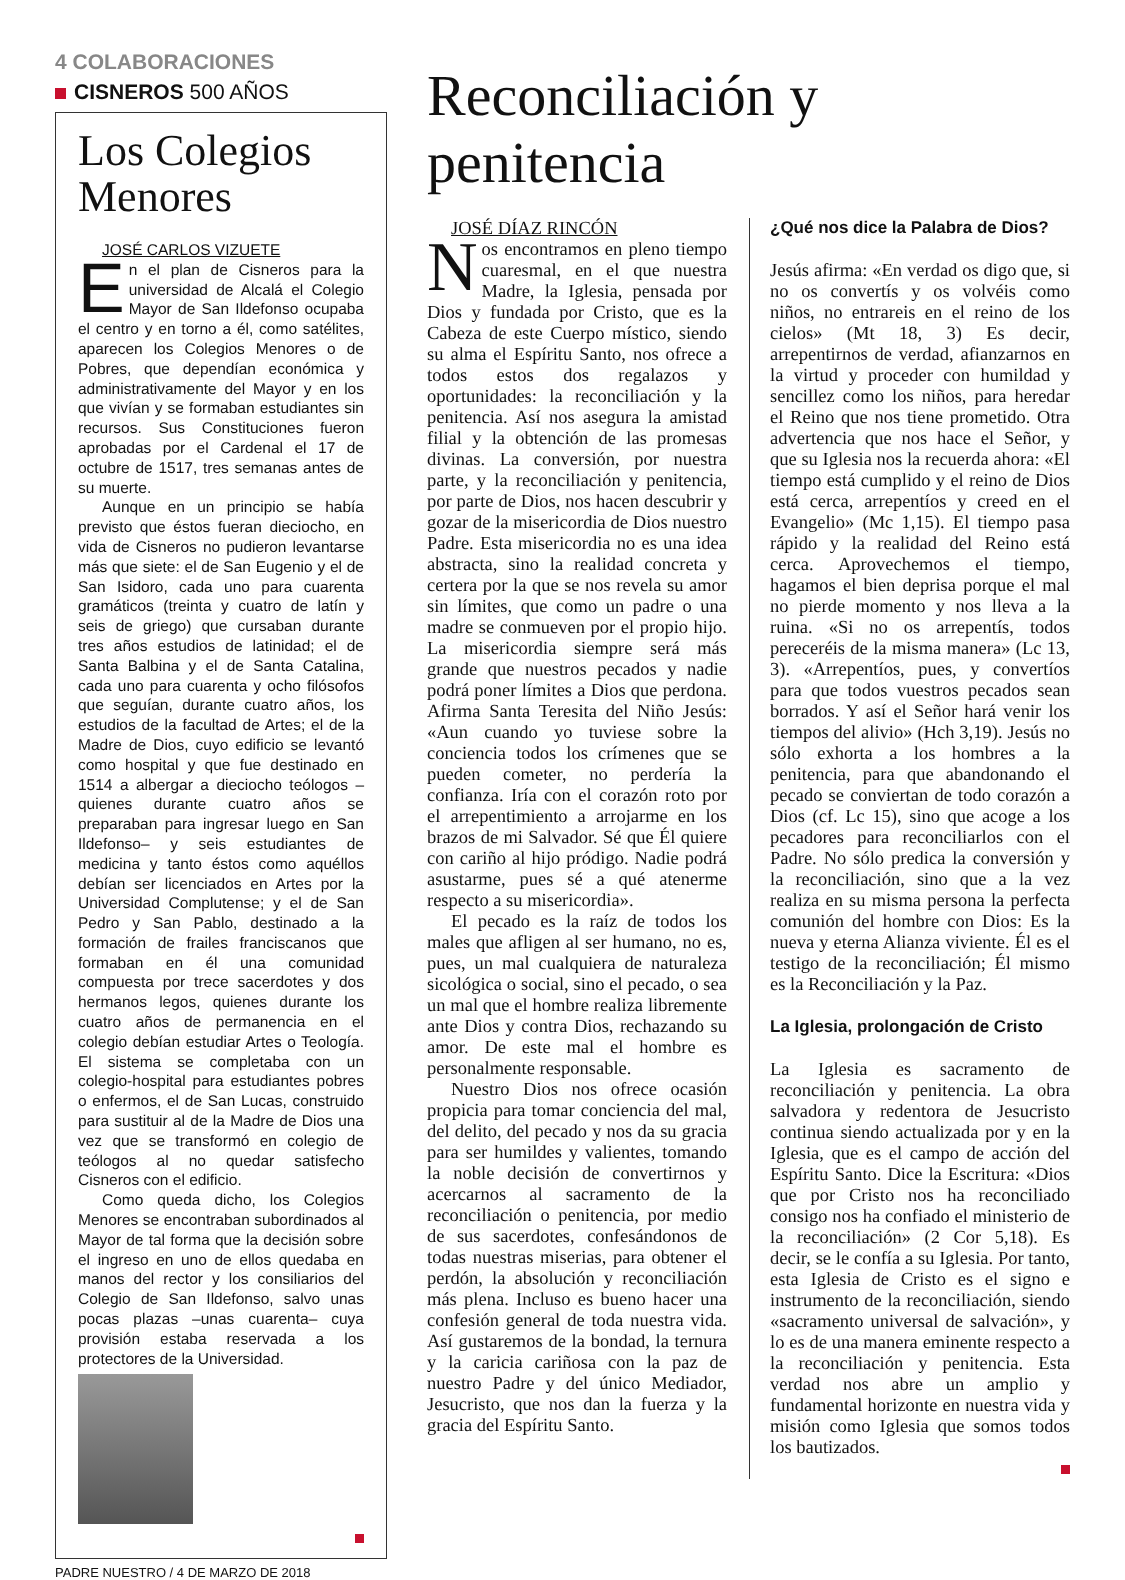4 COLABORACIONES
CISNEROS 500 AÑOS
Los Colegios Menores
JOSÉ CARLOS VIZUETE
En el plan de Cisneros para la universidad de Alcalá el Colegio Mayor de San Ildefonso ocupaba el centro y en torno a él, como satélites, aparecen los Colegios Menores o de Pobres, que dependían económica y administrativamente del Mayor y en los que vivían y se formaban estudiantes sin recursos. Sus Constituciones fueron aprobadas por el Cardenal el 17 de octubre de 1517, tres semanas antes de su muerte.
Aunque en un principio se había previsto que éstos fueran dieciocho, en vida de Cisneros no pudieron levantarse más que siete: el de San Eugenio y el de San Isidoro, cada uno para cuarenta gramáticos (treinta y cuatro de latín y seis de griego) que cursaban durante tres años estudios de latinidad; el de Santa Balbina y el de Santa Catalina, cada uno para cuarenta y ocho filósofos que seguían, durante cuatro años, los estudios de la facultad de Artes; el de la Madre de Dios, cuyo edificio se levantó como hospital y que fue destinado en 1514 a albergar a dieciocho teólogos –quienes durante cuatro años se preparaban para ingresar luego en San Ildefonso– y seis estudiantes de medicina y tanto éstos como aquéllos debían ser licenciados en Artes por la Universidad Complutense; y el de San Pedro y San Pablo, destinado a la formación de frailes franciscanos que formaban en él una comunidad compuesta por trece sacerdotes y dos hermanos legos, quienes durante los cuatro años de permanencia en el colegio debían estudiar Artes o Teología. El sistema se completaba con un colegio-hospital para estudiantes pobres o enfermos, el de San Lucas, construido para sustituir al de la Madre de Dios una vez que se transformó en colegio de teólogos al no quedar satisfecho Cisneros con el edificio.
Como queda dicho, los Colegios Menores se encontraban subordinados al Mayor de tal forma que la decisión sobre el ingreso en uno de ellos quedaba en manos del rector y los consiliarios del Colegio de San Ildefonso, salvo unas pocas plazas –unas cuarenta– cuya provisión estaba reservada a los protectores de la Universidad.
Reconciliación y penitencia
JOSÉ DÍAZ RINCÓN
Nos encontramos en pleno tiempo cuaresmal, en el que nuestra Madre, la Iglesia, pensada por Dios y fundada por Cristo, que es la Cabeza de este Cuerpo místico, siendo su alma el Espíritu Santo, nos ofrece a todos estos dos regalazos y oportunidades: la reconciliación y la penitencia. Así nos asegura la amistad filial y la obtención de las promesas divinas. La conversión, por nuestra parte, y la reconciliación y penitencia, por parte de Dios, nos hacen descubrir y gozar de la misericordia de Dios nuestro Padre. Esta misericordia no es una idea abstracta, sino la realidad concreta y certera por la que se nos revela su amor sin límites, que como un padre o una madre se conmueven por el propio hijo. La misericordia siempre será más grande que nuestros pecados y nadie podrá poner límites a Dios que perdona. Afirma Santa Teresita del Niño Jesús: «Aun cuando yo tuviese sobre la conciencia todos los crímenes que se pueden cometer, no perdería la confianza. Iría con el corazón roto por el arrepentimiento a arrojarme en los brazos de mi Salvador. Sé que Él quiere con cariño al hijo pródigo. Nadie podrá asustarme, pues sé a qué atenerme respecto a su misericordia».
El pecado es la raíz de todos los males que afligen al ser humano, no es, pues, un mal cualquiera de naturaleza sicológica o social, sino el pecado, o sea un mal que el hombre realiza libremente ante Dios y contra Dios, rechazando su amor. De este mal el hombre es personalmente responsable.
Nuestro Dios nos ofrece ocasión propicia para tomar conciencia del mal, del delito, del pecado y nos da su gracia para ser humildes y valientes, tomando la noble decisión de convertirnos y acercarnos al sacramento de la reconciliación o penitencia, por medio de sus sacerdotes, confesándonos de todas nuestras miserias, para obtener el perdón, la absolución y reconciliación más plena. Incluso es bueno hacer una confesión general de toda nuestra vida. Así gustaremos de la bondad, la ternura y la caricia cariñosa con la paz de nuestro Padre y del único Mediador, Jesucristo, que nos dan la fuerza y la gracia del Espíritu Santo.
¿Qué nos dice la Palabra de Dios?
Jesús afirma: «En verdad os digo que, si no os convertís y os volvéis como niños, no entrareis en el reino de los cielos» (Mt 18, 3) Es decir, arrepentirnos de verdad, afianzarnos en la virtud y proceder con humildad y sencillez como los niños, para heredar el Reino que nos tiene prometido. Otra advertencia que nos hace el Señor, y que su Iglesia nos la recuerda ahora: «El tiempo está cumplido y el reino de Dios está cerca, arrepentíos y creed en el Evangelio» (Mc 1,15). El tiempo pasa rápido y la realidad del Reino está cerca. Aprovechemos el tiempo, hagamos el bien deprisa porque el mal no pierde momento y nos lleva a la ruina. «Si no os arrepentís, todos pereceréis de la misma manera» (Lc 13, 3). «Arrepentíos, pues, y convertíos para que todos vuestros pecados sean borrados. Y así el Señor hará venir los tiempos del alivio» (Hch 3,19). Jesús no sólo exhorta a los hombres a la penitencia, para que abandonando el pecado se conviertan de todo corazón a Dios (cf. Lc 15), sino que acoge a los pecadores para reconciliarlos con el Padre. No sólo predica la conversión y la reconciliación, sino que a la vez realiza en su misma persona la perfecta comunión del hombre con Dios: Es la nueva y eterna Alianza viviente. Él es el testigo de la reconciliación; Él mismo es la Reconciliación y la Paz.
La Iglesia, prolongación de Cristo
La Iglesia es sacramento de reconciliación y penitencia. La obra salvadora y redentora de Jesucristo continua siendo actualizada por y en la Iglesia, que es el campo de acción del Espíritu Santo. Dice la Escritura: «Dios que por Cristo nos ha reconciliado consigo nos ha confiado el ministerio de la reconciliación» (2 Cor 5,18). Es decir, se le confía a su Iglesia. Por tanto, esta Iglesia de Cristo es el signo e instrumento de la reconciliación, siendo «sacramento universal de salvación», y lo es de una manera eminente respecto a la reconciliación y penitencia. Esta verdad nos abre un amplio y fundamental horizonte en nuestra vida y misión como Iglesia que somos todos los bautizados.
PADRE NUESTRO / 4 DE MARZO DE 2018